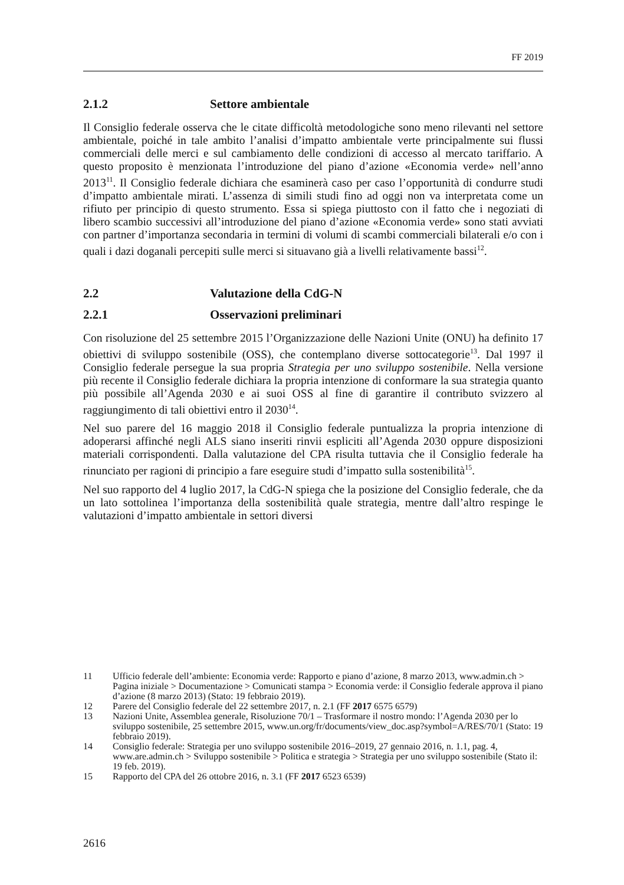FF 2019
2.1.2 Settore ambientale
Il Consiglio federale osserva che le citate difficoltà metodologiche sono meno rilevanti nel settore ambientale, poiché in tale ambito l’analisi d’impatto ambientale verte principalmente sui flussi commerciali delle merci e sul cambiamento delle condizioni di accesso al mercato tariffario. A questo proposito è menzionata l’introduzione del piano d’azione «Economia verde» nell’anno 2013<sup>11</sup>. Il Consiglio federale dichiara che esaminerà caso per caso l’opportunità di condurre studi d’impatto ambientale mirati. L’assenza di simili studi fino ad oggi non va interpretata come un rifiuto per principio di questo strumento. Essa si spiega piuttosto con il fatto che i negoziati di libero scambio successivi all’introduzione del piano d’azione «Economia verde» sono stati avviati con partner d’importanza secondaria in termini di volumi di scambi commerciali bilaterali e/o con i quali i dazi doganali percepiti sulle merci si situavano già a livelli relativamente bassi<sup>12</sup>.
2.2 Valutazione della CdG-N
2.2.1 Osservazioni preliminari
Con risoluzione del 25 settembre 2015 l’Organizzazione delle Nazioni Unite (ONU) ha definito 17 obiettivi di sviluppo sostenibile (OSS), che contemplano diverse sottocategorie<sup>13</sup>. Dal 1997 il Consiglio federale persegue la sua propria Strategia per uno sviluppo sostenibile. Nella versione più recente il Consiglio federale dichiara la propria intenzione di conformare la sua strategia quanto più possibile all’Agenda 2030 e ai suoi OSS al fine di garantire il contributo svizzero al raggiungimento di tali obiettivi entro il 2030<sup>14</sup>.
Nel suo parere del 16 maggio 2018 il Consiglio federale puntualizza la propria intenzione di adoperarsi affinché negli ALS siano inseriti rinvii espliciti all’Agenda 2030 oppure disposizioni materiali corrispondenti. Dalla valutazione del CPA risulta tuttavia che il Consiglio federale ha rinunciato per ragioni di principio a fare eseguire studi d’impatto sulla sostenibilità<sup>15</sup>.
Nel suo rapporto del 4 luglio 2017, la CdG-N spiega che la posizione del Consiglio federale, che da un lato sottolinea l’importanza della sostenibilità quale strategia, mentre dall’altro respinge le valutazioni d’impatto ambientale in settori diversi
11 Ufficio federale dell’ambiente: Economia verde: Rapporto e piano d’azione, 8 marzo 2013, www.admin.ch > Pagina iniziale > Documentazione > Comunicati stampa > Economia verde: il Consiglio federale approva il piano d’azione (8 marzo 2013) (Stato: 19 febbraio 2019).
12 Parere del Consiglio federale del 22 settembre 2017, n. 2.1 (FF 2017 6575 6579)
13 Nazioni Unite, Assemblea generale, Risoluzione 70/1 – Trasformare il nostro mondo: l’Agenda 2030 per lo sviluppo sostenibile, 25 settembre 2015, www.un.org/fr/documents/view_doc.asp?symbol=A/RES/70/1 (Stato: 19 febbraio 2019).
14 Consiglio federale: Strategia per uno sviluppo sostenibile 2016–2019, 27 gennaio 2016, n. 1.1, pag. 4, www.are.admin.ch > Sviluppo sostenibile > Politica e strategia > Strategia per uno sviluppo sostenibile (Stato il: 19 feb. 2019).
15 Rapporto del CPA del 26 ottobre 2016, n. 3.1 (FF 2017 6523 6539)
2616